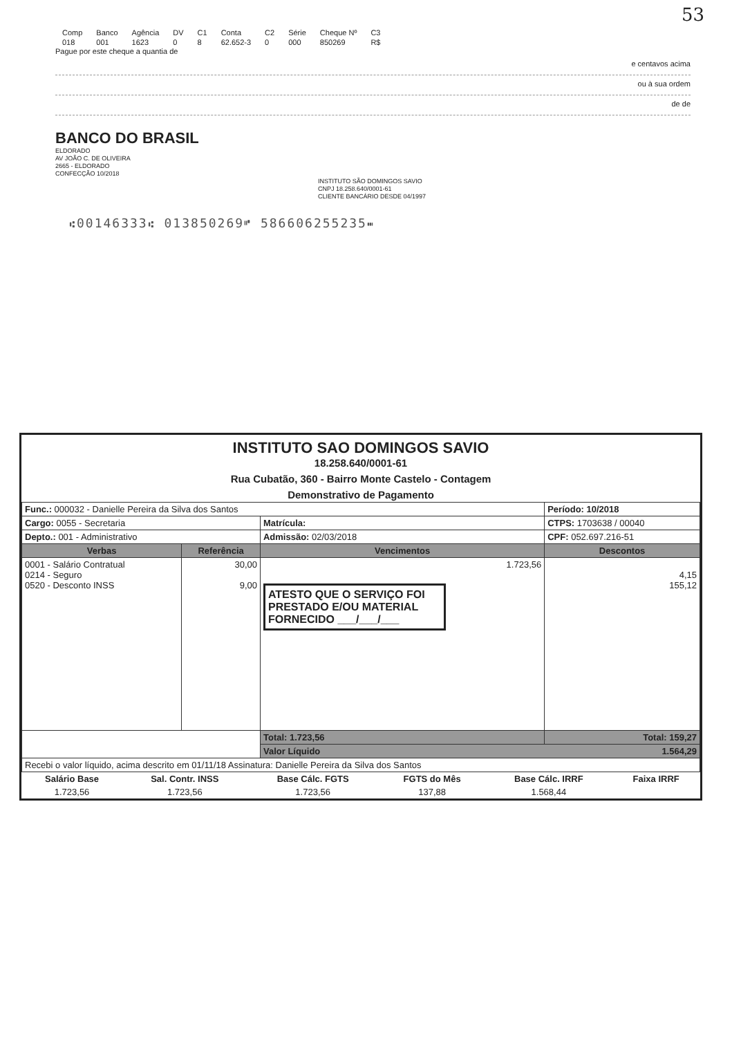53
| Comp | Banco | Agência | DV | C1 | Conta | C2 | Série | Cheque Nº | C3 |
| 018 | 001 | 1623 | 0 | 8 | 62.652-3 | 0 | 000 | 850269 | R$ |
Pague por este cheque a quantia de
e centavos acima
ou à sua ordem
de de
BANCO DO BRASIL
ELDORADO
AV JOÃO C. DE OLIVEIRA
2665 - ELDORADO
CONFECÇÃO 10/2018
INSTITUTO SÃO DOMINGOS SAVIO
CNPJ 18.258.640/0001-61
CLIENTE BANCÁRIO DESDE 04/1997
⑆00146333⑆ 013850269⑈ 586606255235⑉
INSTITUTO SAO DOMINGOS SAVIO
18.258.640/0001-61
Rua Cubatão, 360 - Bairro Monte Castelo - Contagem
Demonstrativo de Pagamento
| Func.: 000032 - Danielle Pereira da Silva dos Santos | | | Período: 10/2018 |
| Cargo: 0055 - Secretaria | | Matrícula: | CTPS: 1703638 / 00040 |
| Depto.: 001 - Administrativo | | Admissão: 02/03/2018 | CPF: 052.697.216-51 |
| Verbas | Referência | Vencimentos | Descontos |
| 0001 - Salário Contratual 0214 - Seguro 0520 - Desconto INSS | 30,00 9,00 | 1.723,56 ATESTO QUE O SERVIÇO FOI PRESTADO E/OU MATERIAL FORNECIDO ___/___/___ | 4,15 155,12 |
| | | Total: 1.723,56 | Total: 159,27 |
| | | Valor Líquido 1.564,29 | |
| Recebi o valor líquido, acima descrito em 01/11/18 Assinatura: Danielle Pereira da Silva dos Santos | | | |
| Salário Base | Sal. Contr. INSS | Base Cálc. FGTS | FGTS do Mês | Base Cálc. IRRF | Faixa IRRF |
| --- | --- | --- | --- | --- | --- |
| 1.723,56 | 1.723,56 | 1.723,56 | 137,88 | 1.568,44 | |